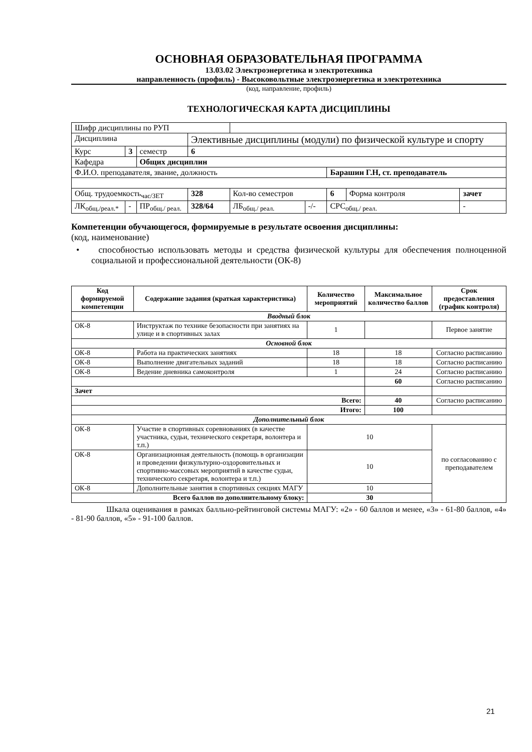ОСНОВНАЯ ОБРАЗОВАТЕЛЬНАЯ ПРОГРАММА
13.03.02 Электроэнергетика и электротехника
направленность (профиль) - Высоковольтные электроэнергетика и электротехника
(код, направление, профиль)
ТЕХНОЛОГИЧЕСКАЯ КАРТА ДИСЦИПЛИНЫ
| Шифр дисциплины по РУП | | | | | | | | |
| Дисциплина | | | Элективные дисциплины (модули) по физической культуре и спорту | | | | | |
| Курс | 3 | семестр | 6 | | | | | |
| Кафедра | | Общих дисциплин | | | | | | |
| Ф.И.О. преподавателя, звание, должность | | | | | | Барашин Г.Н, ст. преподаватель | | |
| Общ. трудоемкость<sub>час/ЗЕТ</sub> | | | 328 | Кол-во семестров | | 6 | Форма контроля | зачет |
| ЛК<sub>общ./реал.*</sub> | - | ПР<sub>общ./ реал.</sub> | 328/64 | ЛБ<sub>общ./ реал.</sub> | -/- | СРС<sub>общ./ реал.</sub> | | - |
Компетенции обучающегося, формируемые в результате освоения дисциплины:
(код, наименование)
• способностью использовать методы и средства физической культуры для обеспечения полноценной социальной и профессиональной деятельности (ОК-8)
| Код формируемой компетенции | Содержание задания (краткая характеристика) | Количество мероприятий | Максимальное количество баллов | Срок предоставления (график контроля) |
| --- | --- | --- | --- | --- |
| Вводный блок | | | | |
| ОК-8 | Инструктаж по технике безопасности при занятиях на улице и в спортивных залах | 1 | | Первое занятие |
| Основной блок | | | | |
| ОК-8 | Работа на практических занятиях | 18 | 18 | Согласно расписанию |
| ОК-8 | Выполнение двигательных заданий | 18 | 18 | Согласно расписанию |
| ОК-8 | Ведение дневника самоконтроля | 1 | 24 | Согласно расписанию |
| | | | 60 | Согласно расписанию |
| Зачет | | | | |
| Всего: | | | 40 | Согласно расписанию |
| Итого: | | | 100 | |
| Дополнительный блок | | | | |
| ОК-8 | Участие в спортивных соревнованиях (в качестве участника, судьи, технического секретаря, волонтера и т.п.) | 10 | | по согласованию с преподавателем |
| ОК-8 | Организационная деятельность (помощь в организации и проведении физкультурно-оздоровительных и спортивно-массовых мероприятий в качестве судьи, технического секретаря, волонтера и т.п.) | 10 | | |
| ОК-8 | Дополнительные занятия в спортивных секциях МАГУ | 10 | | |
| Всего баллов по дополнительному блоку: | | 30 | | |
Шкала оценивания в рамках балльно-рейтинговой системы МАГУ: «2» - 60 баллов и менее, «3» - 61-80 баллов, «4» - 81-90 баллов, «5» - 91-100 баллов.
21